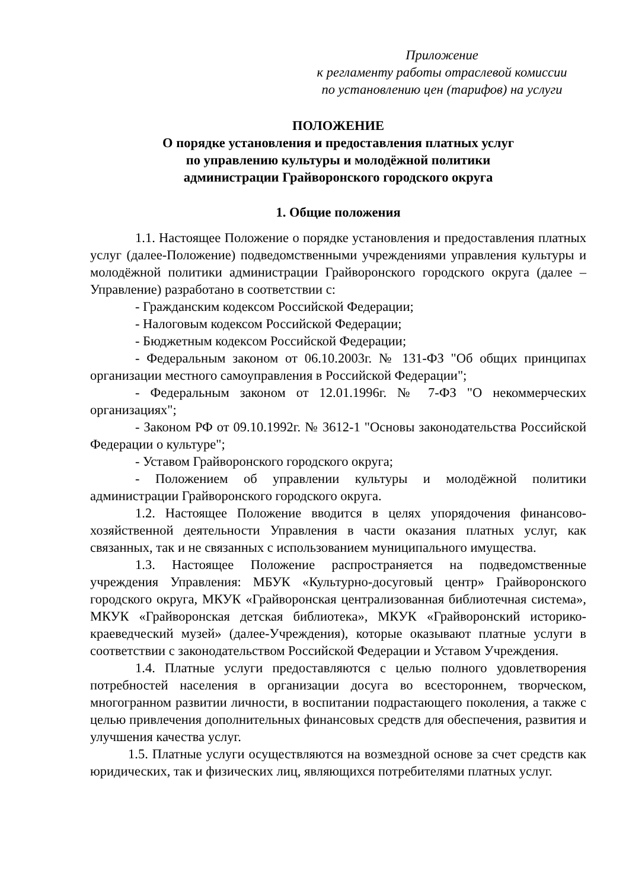Приложение
к регламенту работы отраслевой комиссии
по установлению цен (тарифов) на услуги
ПОЛОЖЕНИЕ
О порядке установления и предоставления платных услуг
по управлению культуры и молодёжной политики
администрации Грайворонского городского округа
1. Общие положения
1.1. Настоящее Положение о порядке установления и предоставления платных услуг (далее-Положение) подведомственными учреждениями управления культуры и молодёжной политики администрации Грайворонского городского округа (далее – Управление) разработано в соответствии с:
- Гражданским кодексом Российской Федерации;
- Налоговым кодексом Российской Федерации;
- Бюджетным кодексом Российской Федерации;
- Федеральным законом от 06.10.2003г. № 131-ФЗ "Об общих принципах организации местного самоуправления в Российской Федерации";
- Федеральным законом от 12.01.1996г. № 7-ФЗ "О некоммерческих организациях";
- Законом РФ от 09.10.1992г. № 3612-1 "Основы законодательства Российской Федерации о культуре";
- Уставом Грайворонского городского округа;
- Положением об управлении культуры и молодёжной политики администрации Грайворонского городского округа.
1.2. Настоящее Положение вводится в целях упорядочения финансово-хозяйственной деятельности Управления в части оказания платных услуг, как связанных, так и не связанных с использованием муниципального имущества.
1.3. Настоящее Положение распространяется на подведомственные учреждения Управления: МБУК «Культурно-досуговый центр» Грайворонского городского округа, МКУК «Грайворонская централизованная библиотечная система», МКУК «Грайворонская детская библиотека», МКУК «Грайворонский историко-краеведческий музей» (далее-Учреждения), которые оказывают платные услуги в соответствии с законодательством Российской Федерации и Уставом Учреждения.
1.4. Платные услуги предоставляются с целью полного удовлетворения потребностей населения в организации досуга во всестороннем, творческом, многогранном развитии личности, в воспитании подрастающего поколения, а также с целью привлечения дополнительных финансовых средств для обеспечения, развития и улучшения качества услуг.
1.5. Платные услуги осуществляются на возмездной основе за счет средств как юридических, так и физических лиц, являющихся потребителями платных услуг.